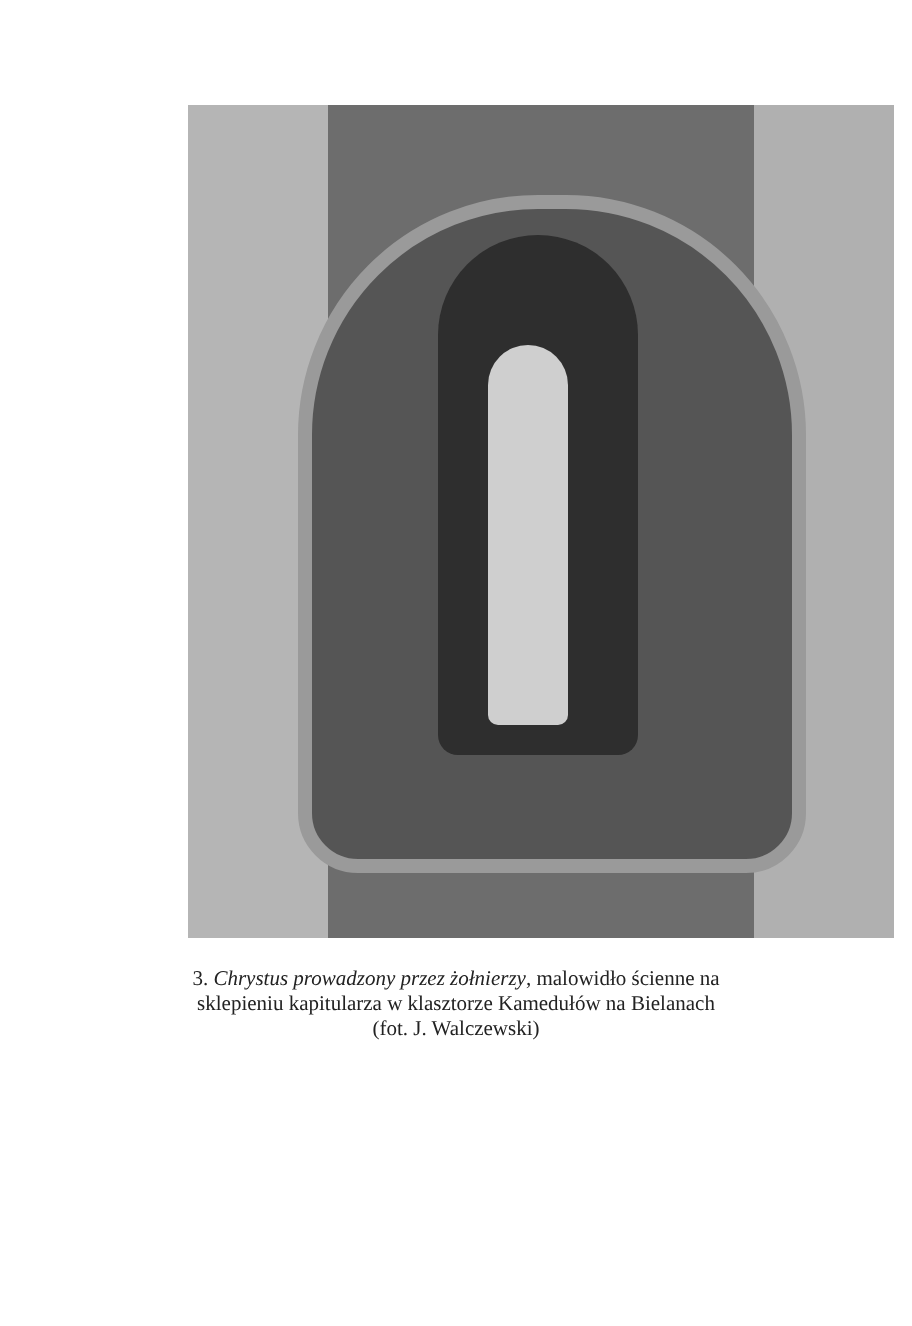3. Chrystus prowadzony przez żołnierzy, malowidło ścienne na
sklepieniu kapitularza w klasztorze Kamedułów na Bielanach
(fot. J. Walczewski)